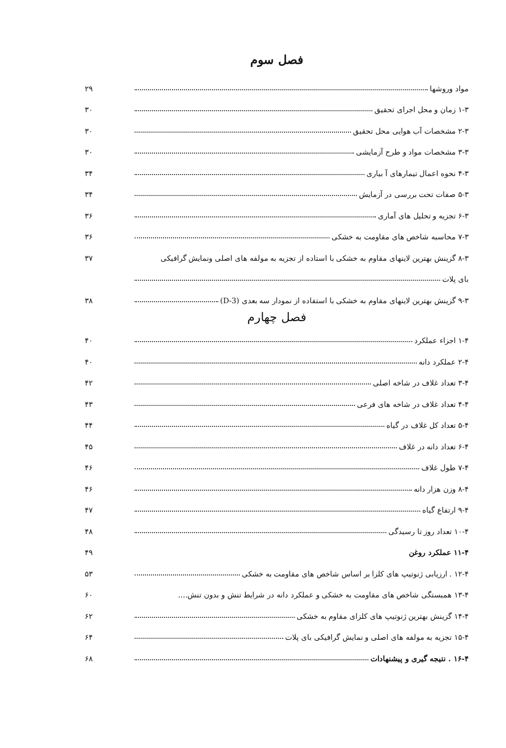فصل سوم
مواد وروشها ۲۹
۱-۳ زمان و محل اجرای تحقیق ۳۰
۲-۳ مشخصات آب هوایی محل تحقیق ۳۰
۳-۳ مشخصات مواد و طرح آزمایشی ۳۰
۴-۳ نحوه اعمال تیمارهای آ بیاری ۳۴
۵-۳ صفات تحت بررسی در آزمایش ۳۴
۶-۳ تجزیه و تحلیل های آماری ۳۶
۷-۳ محاسبه شاخص های مقاومت به خشکی ۳۶
۸-۳ گزینش بهترین لاینهای مقاوم به خشکی با استاده از تجزیه به مولفه های اصلی ونمایش گرافیکی ۳۷
بای پلات
۹-۳ گزینش بهترین لاینهای مقاوم به خشکی با استفاده از نمودار سه بعدی (3-D) ۳۸
فصل چهارم
۱-۴ اجزاء عملکرد ۴۰
۲-۴ عملکرد دانه ۴۰
۳-۴ تعداد غلاف در شاخه اصلی ۴۲
۴-۴ تعداد غلاف در شاخه های فرعی ۴۳
۵-۴ تعداد کل غلاف در گیاه ۴۴
۶-۴ تعداد دانه در غلاف ۴۵
۷-۴ طول غلاف ۴۶
۸-۴ وزن هزار دانه ۴۶
۹-۴ ارتفاع گیاه ۴۷
۱۰-۴ تعداد روز تا رسیدگی ۴۸
۱۱-۴ عملکرد روغن ۴۹
۱۲-۴ . ارزیابی ژنوتیپ های کلزا بر اساس شاخص های مقاومت به خشکی ۵۳
۱۳-۴ همبستگی شاخص های مقاومت به خشکی و عملکرد دانه در شرایط تنش و بدون تنش.... ۶۰
۱۴-۴ گزینش بهترین ژنوتیپ های کلزای مقاوم به خشکی ۶۲
۱۵-۴ تجزیه به مولفه های اصلی و نمایش گرافیکی بای پلات ۶۴
۱۶-۴ . نتیجه گیری و پیشنهادات ۶۸